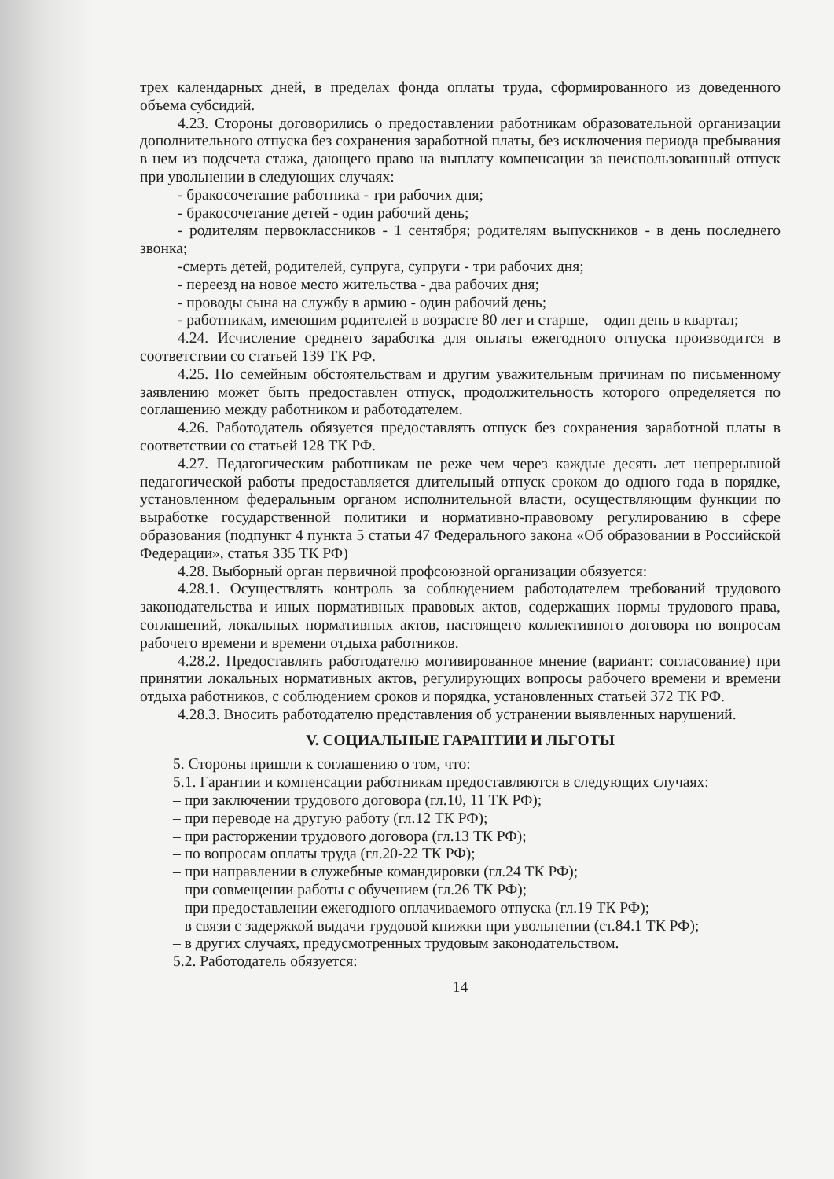трех календарных дней, в пределах фонда оплаты труда, сформированного из доведенного объема субсидий.
4.23. Стороны договорились о предоставлении работникам образовательной организации дополнительного отпуска без сохранения заработной платы, без исключения периода пребывания в нем из подсчета стажа, дающего право на выплату компенсации за неиспользованный отпуск при увольнении в следующих случаях:
- бракосочетание работника - три рабочих дня;
- бракосочетание детей - один рабочий день;
- родителям первоклассников - 1 сентября; родителям выпускников - в день последнего звонка;
-смерть детей, родителей, супруга, супруги - три рабочих дня;
- переезд на новое место жительства - два рабочих дня;
- проводы сына на службу в армию - один рабочий день;
- работникам, имеющим родителей в возрасте 80 лет и старше, – один день в квартал;
4.24. Исчисление среднего заработка для оплаты ежегодного отпуска производится в соответствии со статьей 139 ТК РФ.
4.25. По семейным обстоятельствам и другим уважительным причинам по письменному заявлению может быть предоставлен отпуск, продолжительность которого определяется по соглашению между работником и работодателем.
4.26. Работодатель обязуется предоставлять отпуск без сохранения заработной платы в соответствии со статьей 128 ТК РФ.
4.27. Педагогическим работникам не реже чем через каждые десять лет непрерывной педагогической работы предоставляется длительный отпуск сроком до одного года в порядке, установленном федеральным органом исполнительной власти, осуществляющим функции по выработке государственной политики и нормативно-правовому регулированию в сфере образования (подпункт 4 пункта 5 статьи 47 Федерального закона «Об образовании в Российской Федерации», статья 335 ТК РФ)
4.28. Выборный орган первичной профсоюзной организации обязуется:
4.28.1. Осуществлять контроль за соблюдением работодателем требований трудового законодательства и иных нормативных правовых актов, содержащих нормы трудового права, соглашений, локальных нормативных актов, настоящего коллективного договора по вопросам рабочего времени и времени отдыха работников.
4.28.2. Предоставлять работодателю мотивированное мнение (вариант: согласование) при принятии локальных нормативных актов, регулирующих вопросы рабочего времени и времени отдыха работников, с соблюдением сроков и порядка, установленных статьей 372 ТК РФ.
4.28.3. Вносить работодателю представления об устранении выявленных нарушений.
V. СОЦИАЛЬНЫЕ ГАРАНТИИ И ЛЬГОТЫ
5. Стороны пришли к соглашению о том, что:
5.1. Гарантии и компенсации работникам предоставляются в следующих случаях:
– при заключении трудового договора (гл.10, 11 ТК РФ);
– при переводе на другую работу (гл.12 ТК РФ);
– при расторжении трудового договора (гл.13 ТК РФ);
– по вопросам оплаты труда (гл.20-22 ТК РФ);
– при направлении в служебные командировки (гл.24 ТК РФ);
– при совмещении работы с обучением (гл.26 ТК РФ);
– при предоставлении ежегодного оплачиваемого отпуска (гл.19 ТК РФ);
– в связи с задержкой выдачи трудовой книжки при увольнении (ст.84.1 ТК РФ);
– в других случаях, предусмотренных трудовым законодательством.
5.2. Работодатель обязуется:
14